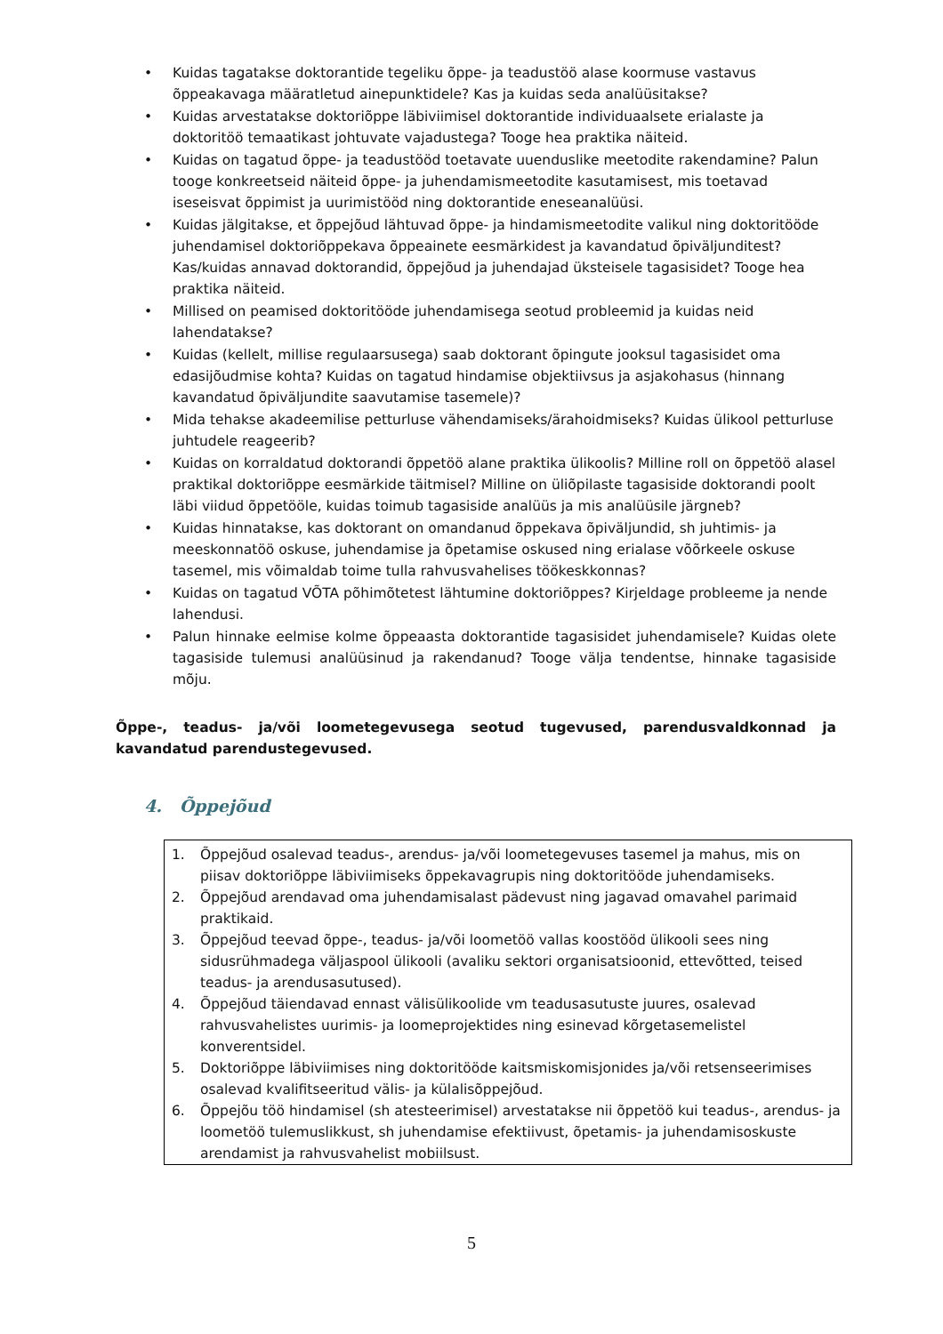• Kuidas tagatakse doktorantide tegeliku õppe- ja teadustöö alase koormuse vastavus õppeakavaga määratletud ainepunktidele? Kas ja kuidas seda analüüsitakse?
• Kuidas arvestatakse doktoriõppe läbiviimisel doktorantide individuaalsete erialaste ja doktoritöö temaatikast johtuvate vajadustega? Tooge hea praktika näiteid.
• Kuidas on tagatud õppe- ja teadustööd toetavate uuenduslike meetodite rakendamine? Palun tooge konkreetseid näiteid õppe- ja juhendamismeetodite kasutamisest, mis toetavad iseseisvat õppimist ja uurimistööd ning doktorantide eneseanalüüsi.
• Kuidas jälgitakse, et õppejõud lähtuvad õppe- ja hindamismeetodite valikul ning doktoritööde juhendamisel doktoriõppekava õppeainete eesmärkidest ja kavandatud õpiväljunditest? Kas/kuidas annavad doktorandid, õppejõud ja juhendajad üksteisele tagasisidet? Tooge hea praktika näiteid.
• Millised on peamised doktoritööde juhendamisega seotud probleemid ja kuidas neid lahendatakse?
• Kuidas (kellelt, millise regulaarsusega) saab doktorant õpingute jooksul tagasisidet oma edasijõudmise kohta? Kuidas on tagatud hindamise objektiivsus ja asjakohasus (hinnang kavandatud õpiväljundite saavutamise tasemele)?
• Mida tehakse akadeemilise petturluse vähendamiseks/ärahoidmiseks? Kuidas ülikool petturluse juhtudele reageerib?
• Kuidas on korraldatud doktorandi õppetöö alane praktika ülikoolis? Milline roll on õppetöö alasel praktikal doktoriõppe eesmärkide täitmisel? Milline on üliõpilaste tagasiside doktorandi poolt läbi viidud õppetööle, kuidas toimub tagasiside analüüs ja mis analüüsile järgneb?
• Kuidas hinnatakse, kas doktorant on omandanud õppekava õpiväljundid, sh juhtimis- ja meeskonnatöö oskuse, juhendamise ja õpetamise oskused ning erialase võõrkeele oskuse tasemel, mis võimaldab toime tulla rahvusvahelises töökeskkonnas?
• Kuidas on tagatud VÕTA põhimõtetest lähtumine doktoriõppes? Kirjeldage probleeme ja nende lahendusi.
• Palun hinnake eelmise kolme õppeaasta doktorantide tagasisidet juhendamisele? Kuidas olete tagasiside tulemusi analüüsinud ja rakendanud? Tooge välja tendentse, hinnake tagasiside mõju.
Õppe-, teadus- ja/või loometegevusega seotud tugevused, parendusvaldkonnad ja kavandatud parendustegevused.
4. Õppejõud
1. Õppejõud osalevad teadus-, arendus- ja/või loometegevuses tasemel ja mahus, mis on piisav doktoriõppe läbiviimiseks õppekavagrupis ning doktoritööde juhendamiseks.
2. Õppejõud arendavad oma juhendamisalast pädevust ning jagavad omavahel parimaid praktikaid.
3. Õppejõud teevad õppe-, teadus- ja/või loometöö vallas koostööd ülikooli sees ning sidusrühmadega väljaspool ülikooli (avaliku sektori organisatsioonid, ettevõtted, teised teadus- ja arendusasutused).
4. Õppejõud täiendavad ennast välisülikoolide vm teadusasutuste juures, osalevad rahvusvahelistes uurimis- ja loomeprojektides ning esinevad kõrgetasemelistel konverentsidel.
5. Doktoriõppe läbiviimises ning doktoritööde kaitsmiskomisjonides ja/või retsenseerimises osalevad kvalifitseeritud välis- ja külalisõppejõud.
6. Õppejõu töö hindamisel (sh atesteerimisel) arvestatakse nii õppetöö kui teadus-, arendus- ja loometöö tulemuslikkust, sh juhendamise efektiivust, õpetamis- ja juhendamisoskuste arendamist ja rahvusvahelist mobiilsust.
5